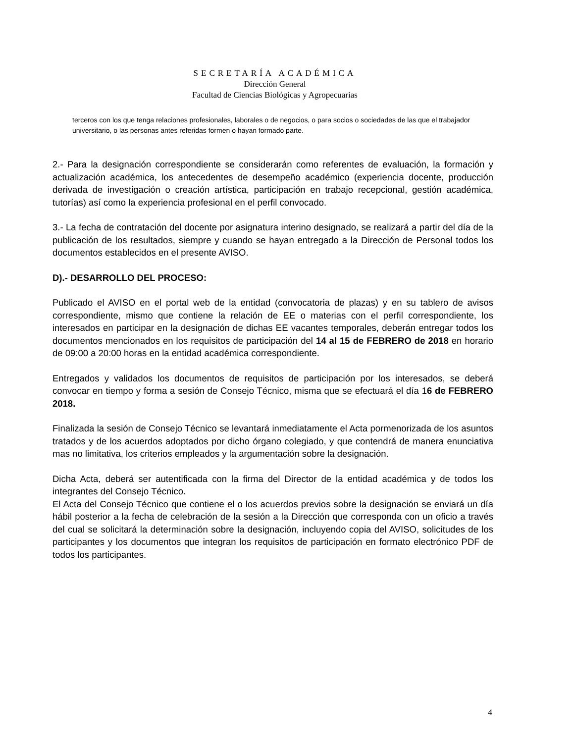SECRETARÍA ACADÉMICA
Dirección General
Facultad de Ciencias Biológicas y Agropecuarias
terceros con los que tenga relaciones profesionales, laborales o de negocios, o para socios o sociedades de las que el trabajador universitario, o las personas antes referidas formen o hayan formado parte.
2.- Para la designación correspondiente se considerarán como referentes de evaluación, la formación y actualización académica, los antecedentes de desempeño académico (experiencia docente, producción derivada de investigación o creación artística, participación en trabajo recepcional, gestión académica, tutorías) así como la experiencia profesional en el perfil convocado.
3.- La fecha de contratación del docente por asignatura interino designado, se realizará a partir del día de la publicación de los resultados, siempre y cuando se hayan entregado a la Dirección de Personal todos los documentos establecidos en el presente AVISO.
D).- DESARROLLO DEL PROCESO:
Publicado el AVISO en el portal web de la entidad (convocatoria de plazas) y en su tablero de avisos correspondiente, mismo que contiene la relación de EE o materias con el perfil correspondiente, los interesados en participar en la designación de dichas EE vacantes temporales, deberán entregar todos los documentos mencionados en los requisitos de participación del 14 al 15 de FEBRERO de 2018 en horario de 09:00 a 20:00 horas en la entidad académica correspondiente.
Entregados y validados los documentos de requisitos de participación por los interesados, se deberá convocar en tiempo y forma a sesión de Consejo Técnico, misma que se efectuará el día 16 de FEBRERO 2018.
Finalizada la sesión de Consejo Técnico se levantará inmediatamente el Acta pormenorizada de los asuntos tratados y de los acuerdos adoptados por dicho órgano colegiado, y que contendrá de manera enunciativa mas no limitativa, los criterios empleados y la argumentación sobre la designación.
Dicha Acta, deberá ser autentificada con la firma del Director de la entidad académica y de todos los integrantes del Consejo Técnico.
El Acta del Consejo Técnico que contiene el o los acuerdos previos sobre la designación se enviará un día hábil posterior a la fecha de celebración de la sesión a la Dirección que corresponda con un oficio a través del cual se solicitará la determinación sobre la designación, incluyendo copia del AVISO, solicitudes de los participantes y los documentos que integran los requisitos de participación en formato electrónico PDF de todos los participantes.
4